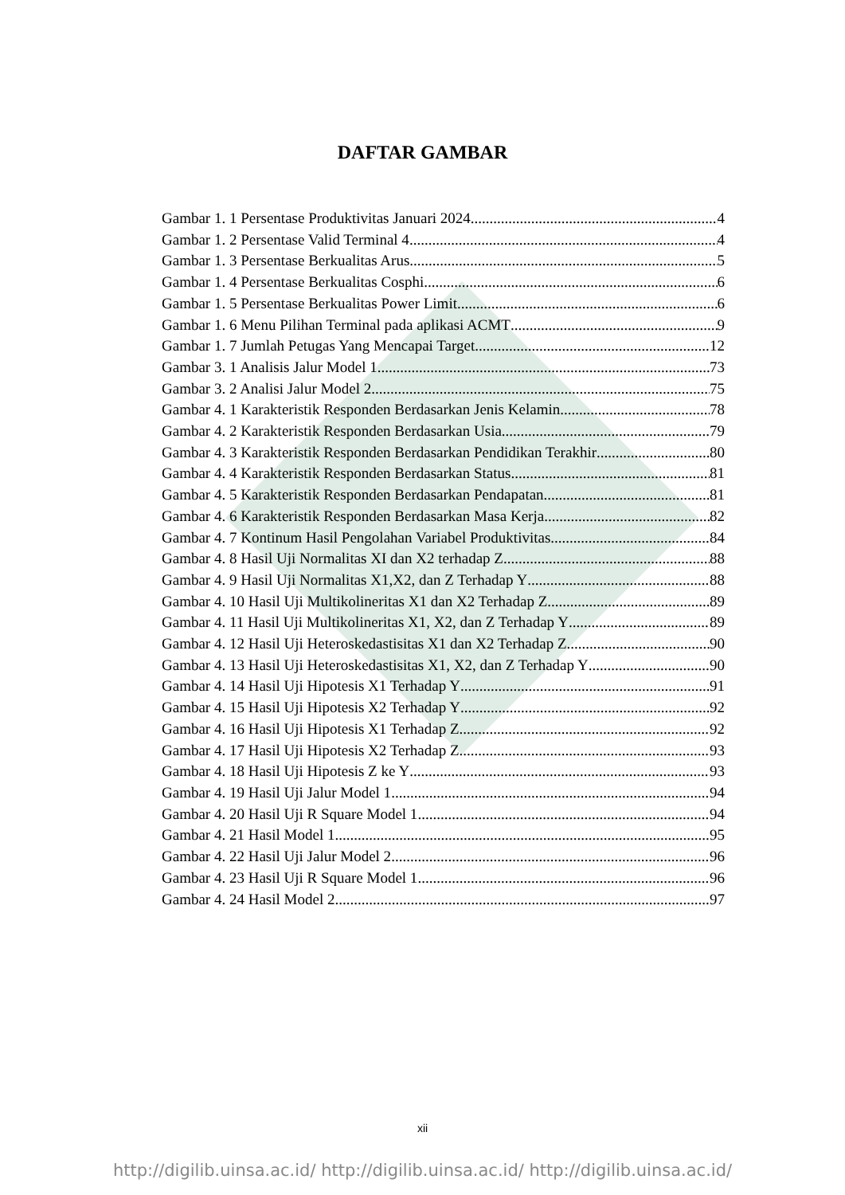DAFTAR GAMBAR
Gambar 1. 1 Persentase Produktivitas Januari 2024 4
Gambar 1. 2 Persentase Valid Terminal 4 4
Gambar 1. 3 Persentase Berkualitas Arus 5
Gambar 1. 4 Persentase Berkualitas Cosphi 6
Gambar 1. 5 Persentase Berkualitas Power Limit 6
Gambar 1. 6 Menu Pilihan Terminal pada aplikasi ACMT 9
Gambar 1. 7 Jumlah Petugas Yang Mencapai Target 12
Gambar 3. 1 Analisis Jalur Model 1 73
Gambar 3. 2 Analisi Jalur Model 2 75
Gambar 4. 1 Karakteristik Responden Berdasarkan Jenis Kelamin 78
Gambar 4. 2 Karakteristik Responden Berdasarkan Usia 79
Gambar 4. 3 Karakteristik Responden Berdasarkan Pendidikan Terakhir 80
Gambar 4. 4 Karakteristik Responden Berdasarkan Status 81
Gambar 4. 5 Karakteristik Responden Berdasarkan Pendapatan 81
Gambar 4. 6 Karakteristik Responden Berdasarkan Masa Kerja 82
Gambar 4. 7 Kontinum Hasil Pengolahan Variabel Produktivitas 84
Gambar 4. 8 Hasil Uji Normalitas XI dan X2 terhadap Z 88
Gambar 4. 9 Hasil Uji Normalitas X1,X2, dan Z Terhadap Y 88
Gambar 4. 10 Hasil Uji Multikolineritas X1 dan X2 Terhadap Z 89
Gambar 4. 11 Hasil Uji Multikolineritas X1, X2, dan Z Terhadap Y 89
Gambar 4. 12 Hasil Uji Heteroskedastisitas X1 dan X2 Terhadap Z 90
Gambar 4. 13 Hasil Uji Heteroskedastisitas X1, X2, dan Z Terhadap Y 90
Gambar 4. 14 Hasil Uji Hipotesis X1 Terhadap Y 91
Gambar 4. 15 Hasil Uji Hipotesis X2 Terhadap Y 92
Gambar 4. 16 Hasil Uji Hipotesis X1 Terhadap Z 92
Gambar 4. 17 Hasil Uji Hipotesis X2 Terhadap Z 93
Gambar 4. 18 Hasil Uji Hipotesis Z ke Y 93
Gambar 4. 19 Hasil Uji Jalur Model 1 94
Gambar 4. 20 Hasil Uji R Square Model 1 94
Gambar 4. 21 Hasil Model 1 95
Gambar 4. 22 Hasil Uji Jalur Model 2 96
Gambar 4. 23 Hasil Uji R Square Model 1 96
Gambar 4. 24 Hasil Model 2 97
xii
http://digilib.uinsa.ac.id/ http://digilib.uinsa.ac.id/ http://digilib.uinsa.ac.id/